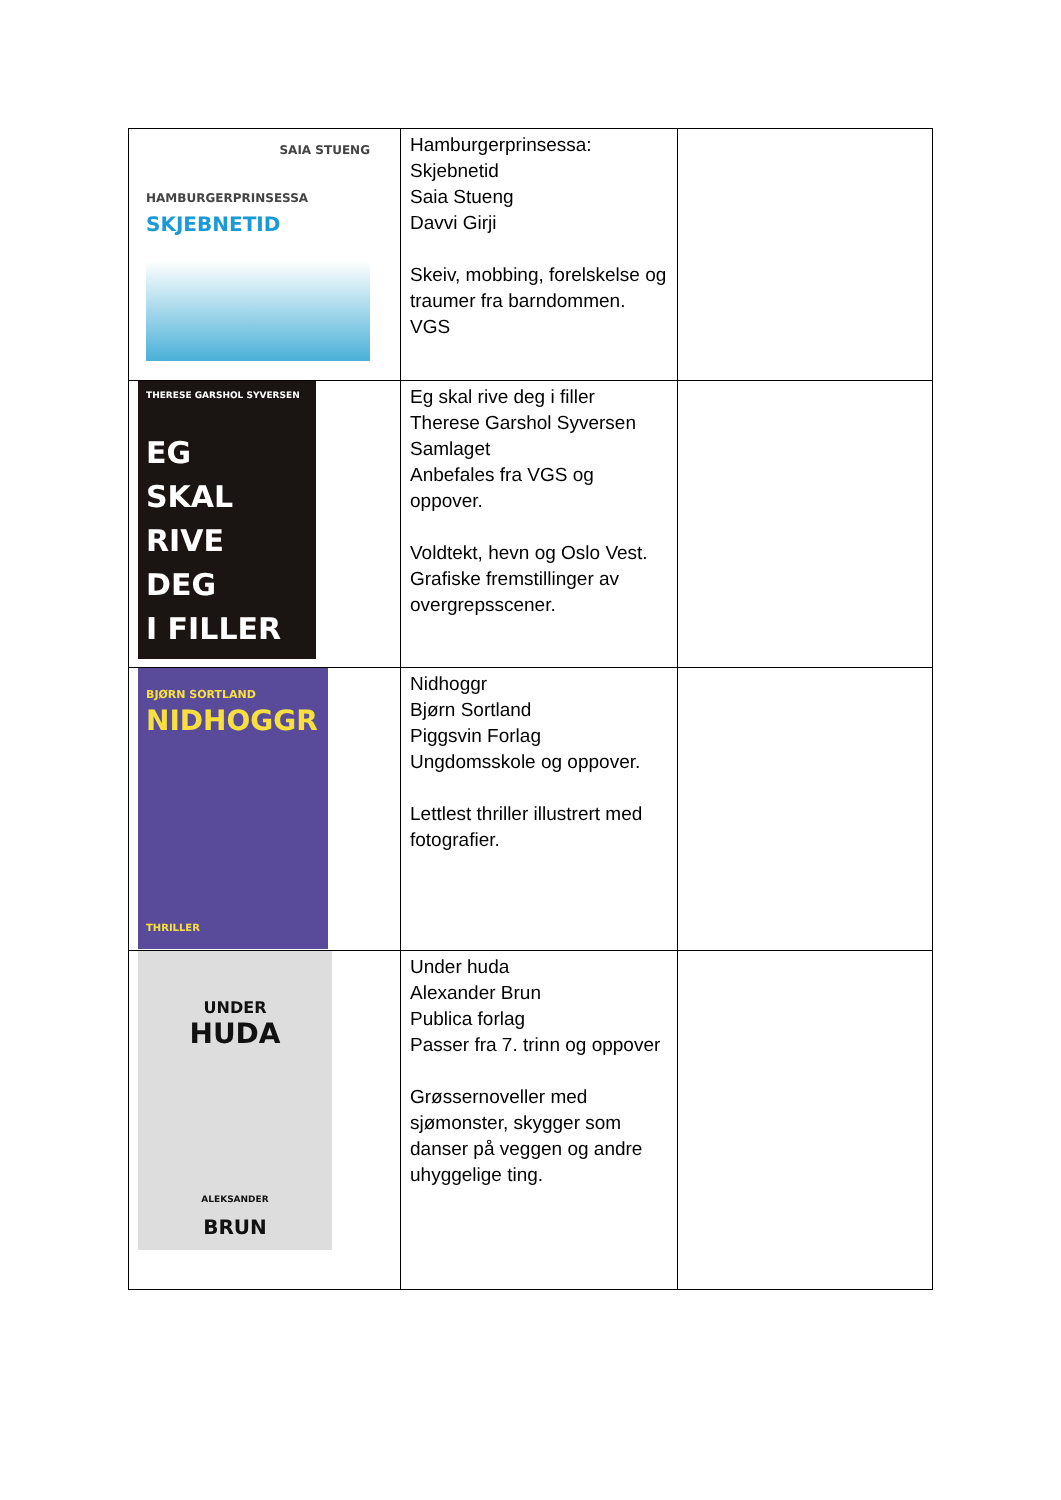| SAIA STUENG HAMBURGERPRINSESSA SKJEBNETID | Hamburgerprinsessa: Skjebnetid Saia Stueng Davvi Girji Skeiv, mobbing, forelskelse og traumer fra barndommen. VGS | |
| THERESE GARSHOL SYVERSEN EG SKAL RIVE DEG I FILLER | Eg skal rive deg i filler Therese Garshol Syversen Samlaget Anbefales fra VGS og oppover. Voldtekt, hevn og Oslo Vest. Grafiske fremstillinger av overgrepsscener. | |
| BJØRN SORTLAND NIDHOGGR THRILLER | Nidhoggr Bjørn Sortland Piggsvin Forlag Ungdomsskole og oppover. Lettlest thriller illustrert med fotografier. | |
| UNDER HUDA ALEKSANDER BRUN | Under huda Alexander Brun Publica forlag Passer fra 7. trinn og oppover Grøssernoveller med sjømonster, skygger som danser på veggen og andre uhyggelige ting. | |